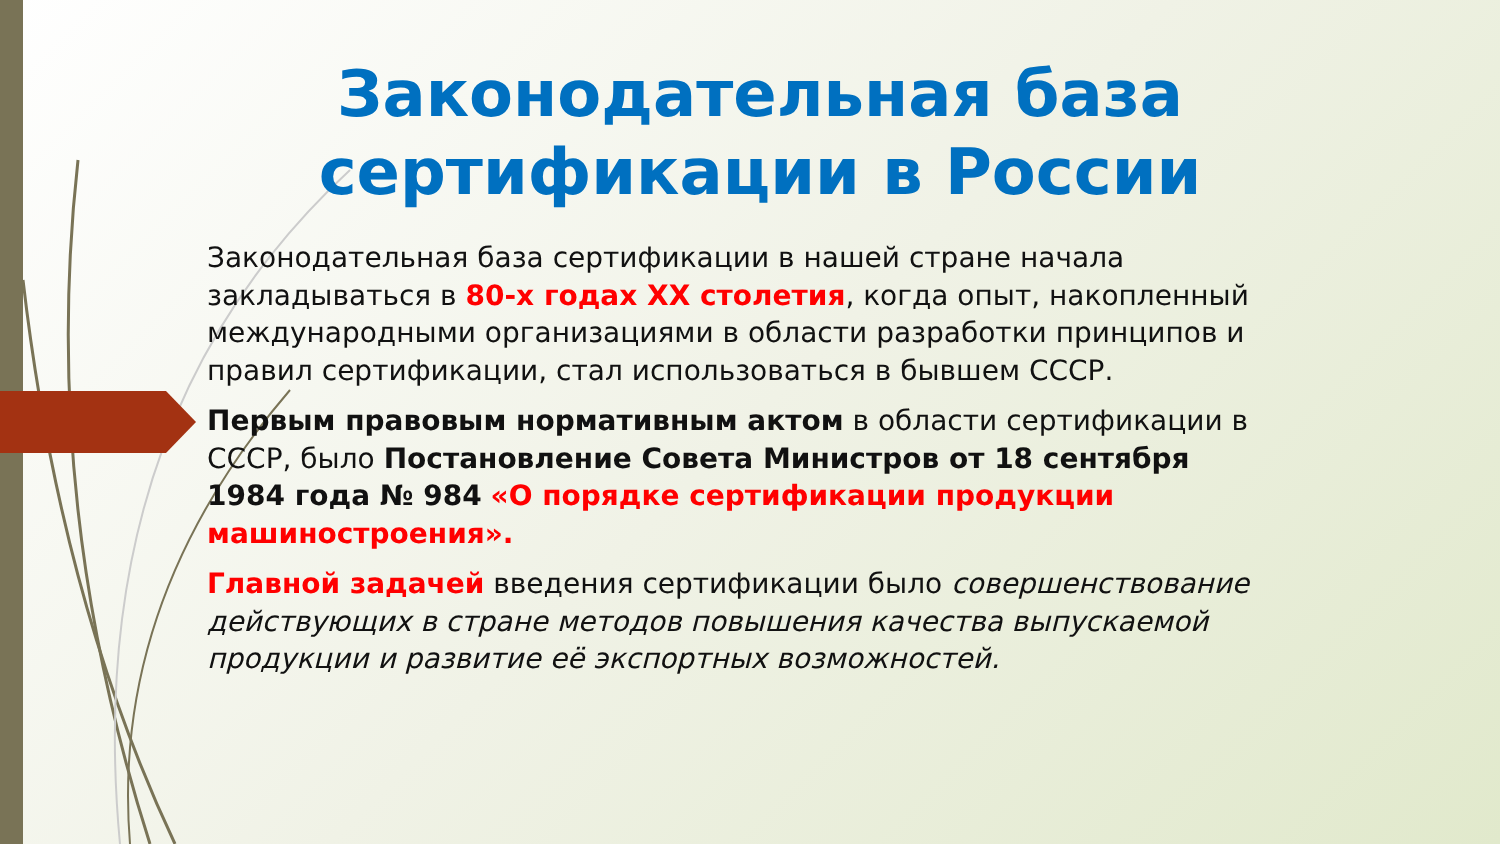Законодательная база сертификации в России
Законодательная база сертификации в нашей стране начала закладываться в 80-х годах XX столетия, когда опыт, накопленный международными организациями в области разработки принципов и правил сертификации, стал использоваться в бывшем СССР.
Первым правовым нормативным актом в области сертификации в СССР, было Постановление Совета Министров от 18 сентября 1984 года № 984 «О порядке сертификации продукции машиностроения».
Главной задачей введения сертификации было совершенствование действующих в стране методов повышения качества выпускаемой продукции и развитие её экспортных возможностей.